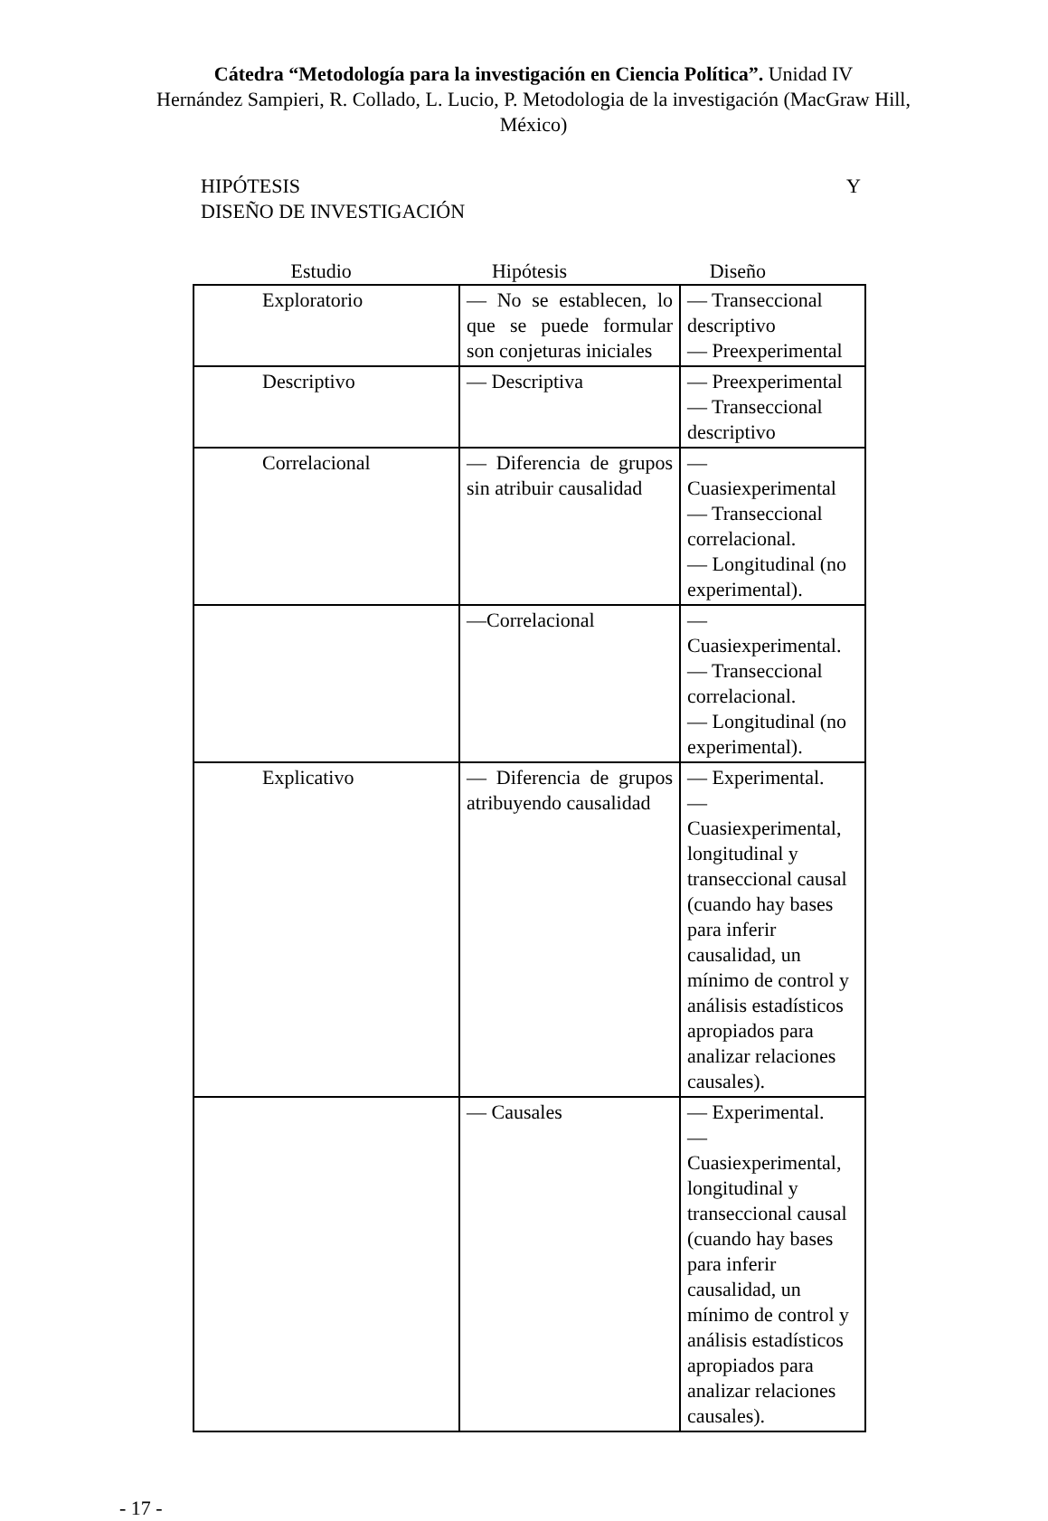Cátedra “Metodología para la investigación en Ciencia Política”. Unidad IV
Hernández Sampieri, R. Collado, L. Lucio, P. Metodologia de la investigación (MacGraw Hill, México)
HIPÓTESIS Y
DISEÑO DE INVESTIGACIÓN
Estudio Hipótesis Diseño
| Exploratorio | — No se establecen, lo que se puede formular son conjeturas iniciales | — Transeccional descriptivo — Preexperimental |
| Descriptivo | — Descriptiva | — Preexperimental — Transeccional descriptivo |
| Correlacional | — Diferencia de grupos sin atribuir causalidad | — Cuasiexperimental — Transeccional correlacional. — Longitudinal (no experimental). |
| | —Correlacional | — Cuasiexperimental. — Transeccional correlacional. — Longitudinal (no experimental). |
| Explicativo | — Diferencia de grupos atribuyendo causalidad | — Experimental. — Cuasiexperimental, longitudinal y transeccional causal (cuando hay bases para inferir causalidad, un mínimo de control y análisis estadísticos apropiados para analizar relaciones causales). |
| | — Causales | — Experimental. — Cuasiexperimental, longitudinal y transeccional causal (cuando hay bases para inferir causalidad, un mínimo de control y análisis estadísticos apropiados para analizar relaciones causales). |
- 17 -